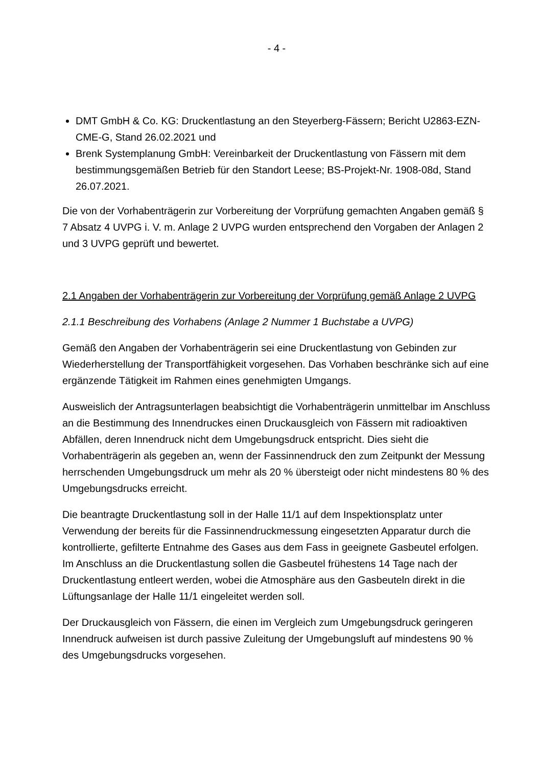- 4 -
DMT GmbH & Co. KG: Druckentlastung an den Steyerberg-Fässern; Bericht U2863-EZN-CME-G, Stand 26.02.2021 und
Brenk Systemplanung GmbH: Vereinbarkeit der Druckentlastung von Fässern mit dem bestimmungsgemäßen Betrieb für den Standort Leese; BS-Projekt-Nr. 1908-08d, Stand 26.07.2021.
Die von der Vorhabenträgerin zur Vorbereitung der Vorprüfung gemachten Angaben gemäß § 7 Absatz 4 UVPG i. V. m. Anlage 2 UVPG wurden entsprechend den Vorgaben der Anlagen 2 und 3 UVPG geprüft und bewertet.
2.1 Angaben der Vorhabenträgerin zur Vorbereitung der Vorprüfung gemäß Anlage 2 UVPG
2.1.1 Beschreibung des Vorhabens (Anlage 2 Nummer 1 Buchstabe a UVPG)
Gemäß den Angaben der Vorhabenträgerin sei eine Druckentlastung von Gebinden zur Wiederherstellung der Transportfähigkeit vorgesehen. Das Vorhaben beschränke sich auf eine ergänzende Tätigkeit im Rahmen eines genehmigten Umgangs.
Ausweislich der Antragsunterlagen beabsichtigt die Vorhabenträgerin unmittelbar im Anschluss an die Bestimmung des Innendruckes einen Druckausgleich von Fässern mit radioaktiven Abfällen, deren Innendruck nicht dem Umgebungsdruck entspricht. Dies sieht die Vorhabenträgerin als gegeben an, wenn der Fassinnendruck den zum Zeitpunkt der Messung herrschenden Umgebungsdruck um mehr als 20 % übersteigt oder nicht mindestens 80 % des Umgebungsdrucks erreicht.
Die beantragte Druckentlastung soll in der Halle 11/1 auf dem Inspektionsplatz unter Verwendung der bereits für die Fassinnendruckmessung eingesetzten Apparatur durch die kontrollierte, gefilterte Entnahme des Gases aus dem Fass in geeignete Gasbeutel erfolgen. Im Anschluss an die Druckentlastung sollen die Gasbeutel frühestens 14 Tage nach der Druckentlastung entleert werden, wobei die Atmosphäre aus den Gasbeuteln direkt in die Lüftungsanlage der Halle 11/1 eingeleitet werden soll.
Der Druckausgleich von Fässern, die einen im Vergleich zum Umgebungsdruck geringeren Innendruck aufweisen ist durch passive Zuleitung der Umgebungsluft auf mindestens 90 % des Umgebungsdrucks vorgesehen.